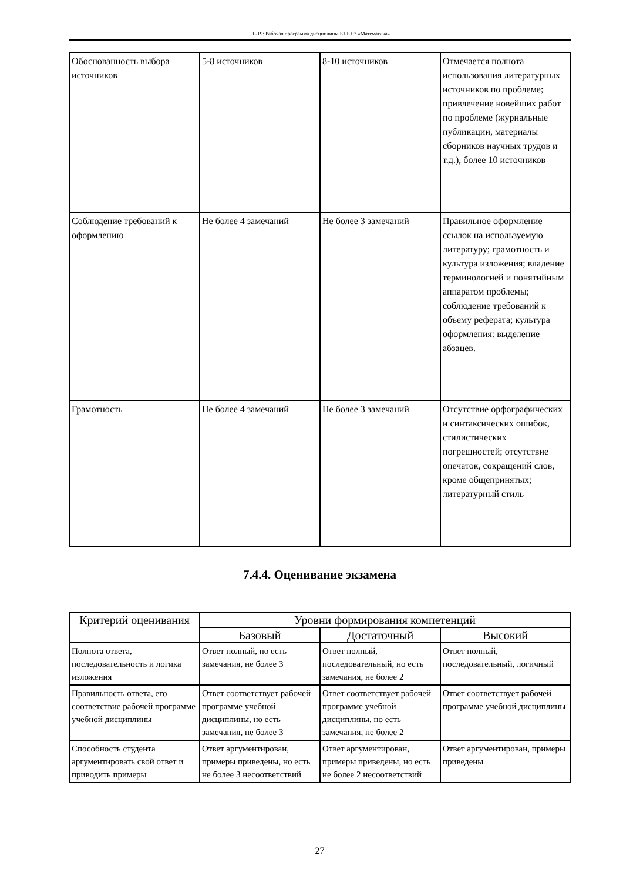ТБ-19: Рабочая программа дисциплины Б1.Б.07 «Математика»
| Обоснованность выбора источников | 5-8 источников | 8-10 источников | Отмечается полнота использования литературных источников по проблеме; привлечение новейших работ по проблеме (журнальные публикации, материалы сборников научных трудов и т.д.), более 10 источников |
| Соблюдение требований к оформлению | Не более 4 замечаний | Не более 3 замечаний | Правильное оформление ссылок на используемую литературу; грамотность и культура изложения; владение терминологией и понятийным аппаратом проблемы; соблюдение требований к объему реферата; культура оформления: выделение абзацев. |
| Грамотность | Не более 4 замечаний | Не более 3 замечаний | Отсутствие орфографических и синтаксических ошибок, стилистических погрешностей; отсутствие опечаток, сокращений слов, кроме общепринятых; литературный стиль |
7.4.4. Оценивание экзамена
| Критерий оценивания | Уровни формирования компетенций | | |
| --- | --- | --- | --- |
| | Базовый | Достаточный | Высокий |
| Полнота ответа, последовательность и логика изложения | Ответ полный, но есть замечания, не более 3 | Ответ полный, последовательный, но есть замечания, не более 2 | Ответ полный, последовательный, логичный |
| Правильность ответа, его соответствие рабочей программе учебной дисциплины | Ответ соответствует рабочей программе учебной дисциплины, но есть замечания, не более 3 | Ответ соответствует рабочей программе учебной дисциплины, но есть замечания, не более 2 | Ответ соответствует рабочей программе учебной дисциплины |
| Способность студента аргументировать свой ответ и приводить примеры | Ответ аргументирован, примеры приведены, но есть не более 3 несоответствий | Ответ аргументирован, примеры приведены, но есть не более 2 несоответствий | Ответ аргументирован, примеры приведены |
27